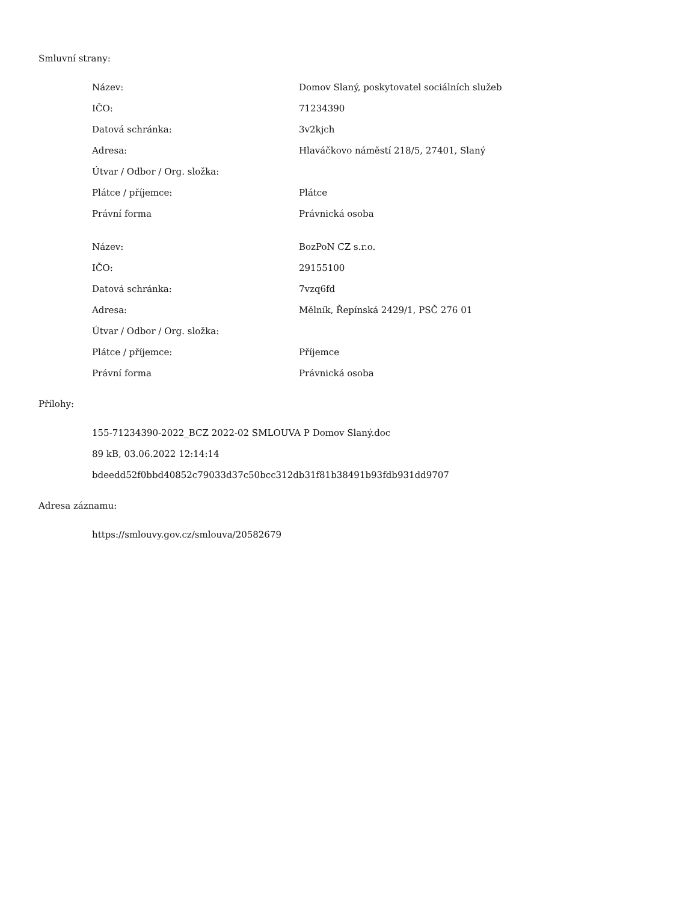Smluvní strany:
| Název: | Domov Slaný, poskytovatel sociálních služeb |
| IČO: | 71234390 |
| Datová schránka: | 3v2kjch |
| Adresa: | Hlaváčkovo náměstí 218/5, 27401, Slaný |
| Útvar / Odbor / Org. složka: | |
| Plátce / příjemce: | Plátce |
| Právní forma | Právnická osoba |
| Název: | BozPoN CZ s.r.o. |
| IČO: | 29155100 |
| Datová schránka: | 7vzq6fd |
| Adresa: | Mělník, Řepínská 2429/1, PSČ 276 01 |
| Útvar / Odbor / Org. složka: | |
| Plátce / příjemce: | Příjemce |
| Právní forma | Právnická osoba |
Přílohy:
155-71234390-2022_BCZ 2022-02 SMLOUVA P Domov Slaný.doc
89 kB, 03.06.2022 12:14:14
bdeedd52f0bbd40852c79033d37c50bcc312db31f81b38491b93fdb931dd9707
Adresa záznamu:
https://smlouvy.gov.cz/smlouva/20582679